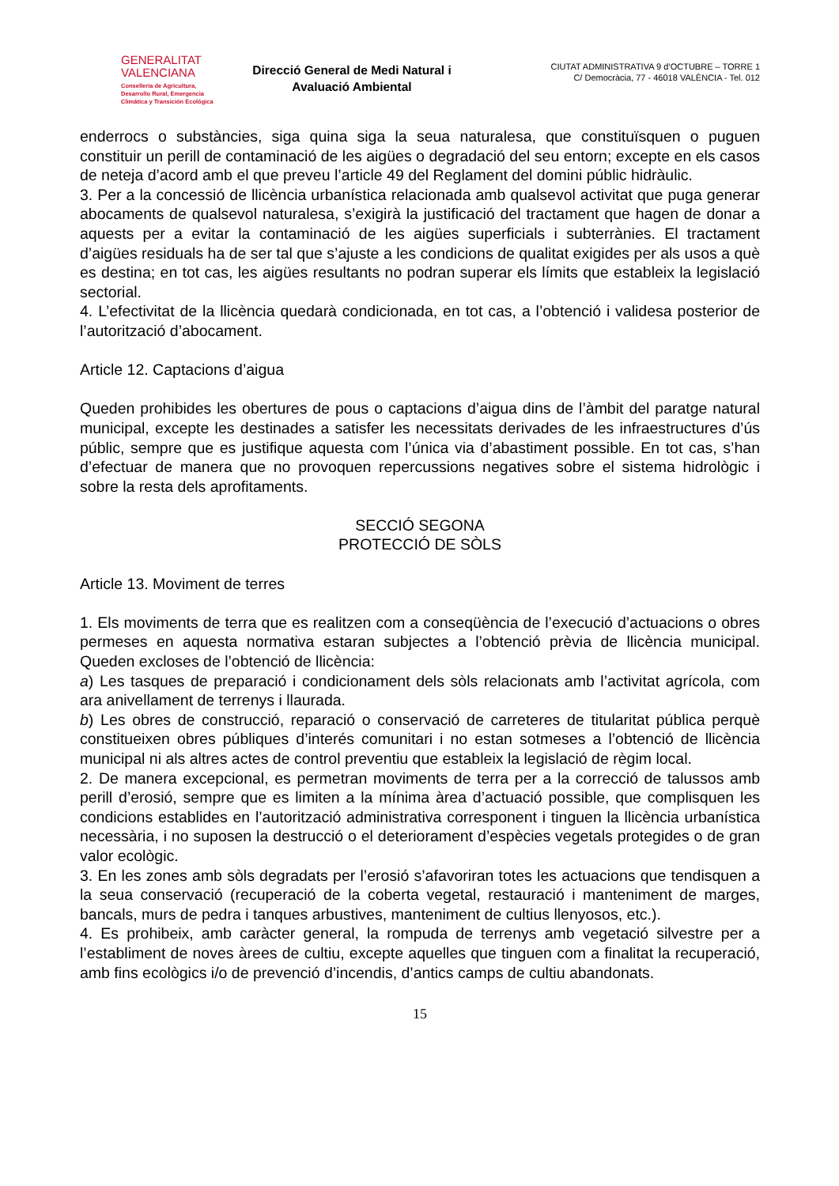GENERALITAT
VALENCIANA
Conselleria de Agricultura,
Desarrollo Rural, Emergencia
Climática y Transición Ecológica
Direcció General de Medi Natural i Avaluació Ambiental
CIUTAT ADMINISTRATIVA 9 d’OCTUBRE – TORRE 1
C/ Democràcia, 77 - 46018 VALÈNCIA - Tel. 012
enderrocs o substàncies, siga quina siga la seua naturalesa, que constituïsquen o puguen constituir un perill de contaminació de les aigües o degradació del seu entorn; excepte en els casos de neteja d’acord amb el que preveu l’article 49 del Reglament del domini públic hidràulic.
3. Per a la concessió de llicència urbanística relacionada amb qualsevol activitat que puga generar abocaments de qualsevol naturalesa, s’exigirà la justificació del tractament que hagen de donar a aquests per a evitar la contaminació de les aigües superficials i subterrànies. El tractament d’aigües residuals ha de ser tal que s’ajuste a les condicions de qualitat exigides per als usos a què es destina; en tot cas, les aigües resultants no podran superar els límits que estableix la legislació sectorial.
4. L’efectivitat de la llicència quedarà condicionada, en tot cas, a l’obtenció i validesa posterior de l’autorització d’abocament.
Article 12. Captacions d’aigua
Queden prohibides les obertures de pous o captacions d’aigua dins de l’àmbit del paratge natural municipal, excepte les destinades a satisfer les necessitats derivades de les infraestructures d’ús públic, sempre que es justifique aquesta com l’única via d’abastiment possible. En tot cas, s’han d’efectuar de manera que no provoquen repercussions negatives sobre el sistema hidrològic i sobre la resta dels aprofitaments.
SECCIÓ SEGONA
PROTECCIÓ DE SÒLS
Article 13. Moviment de terres
1. Els moviments de terra que es realitzen com a conseqüència de l’execució d’actuacions o obres permeses en aquesta normativa estaran subjectes a l’obtenció prèvia de llicència municipal. Queden excloses de l’obtenció de llicència:
a) Les tasques de preparació i condicionament dels sòls relacionats amb l’activitat agrícola, com ara anivellament de terrenys i llaurada.
b) Les obres de construcció, reparació o conservació de carreteres de titularitat pública perquè constitueixen obres públiques d’interés comunitari i no estan sotmeses a l’obtenció de llicència municipal ni als altres actes de control preventiu que estableix la legislació de règim local.
2. De manera excepcional, es permetran moviments de terra per a la correcció de talussos amb perill d’erosió, sempre que es limiten a la mínima àrea d’actuació possible, que complisquen les condicions establides en l’autorització administrativa corresponent i tinguen la llicència urbanística necessària, i no suposen la destrucció o el deteriorament d’espècies vegetals protegides o de gran valor ecològic.
3. En les zones amb sòls degradats per l’erosió s’afavoriran totes les actuacions que tendisquen a la seua conservació (recuperació de la coberta vegetal, restauració i manteniment de marges, bancals, murs de pedra i tanques arbustives, manteniment de cultius llenyosos, etc.).
4. Es prohibeix, amb caràcter general, la rompuda de terrenys amb vegetació silvestre per a l’establiment de noves àrees de cultiu, excepte aquelles que tinguen com a finalitat la recuperació, amb fins ecològics i/o de prevenció d’incendis, d’antics camps de cultiu abandonats.
15